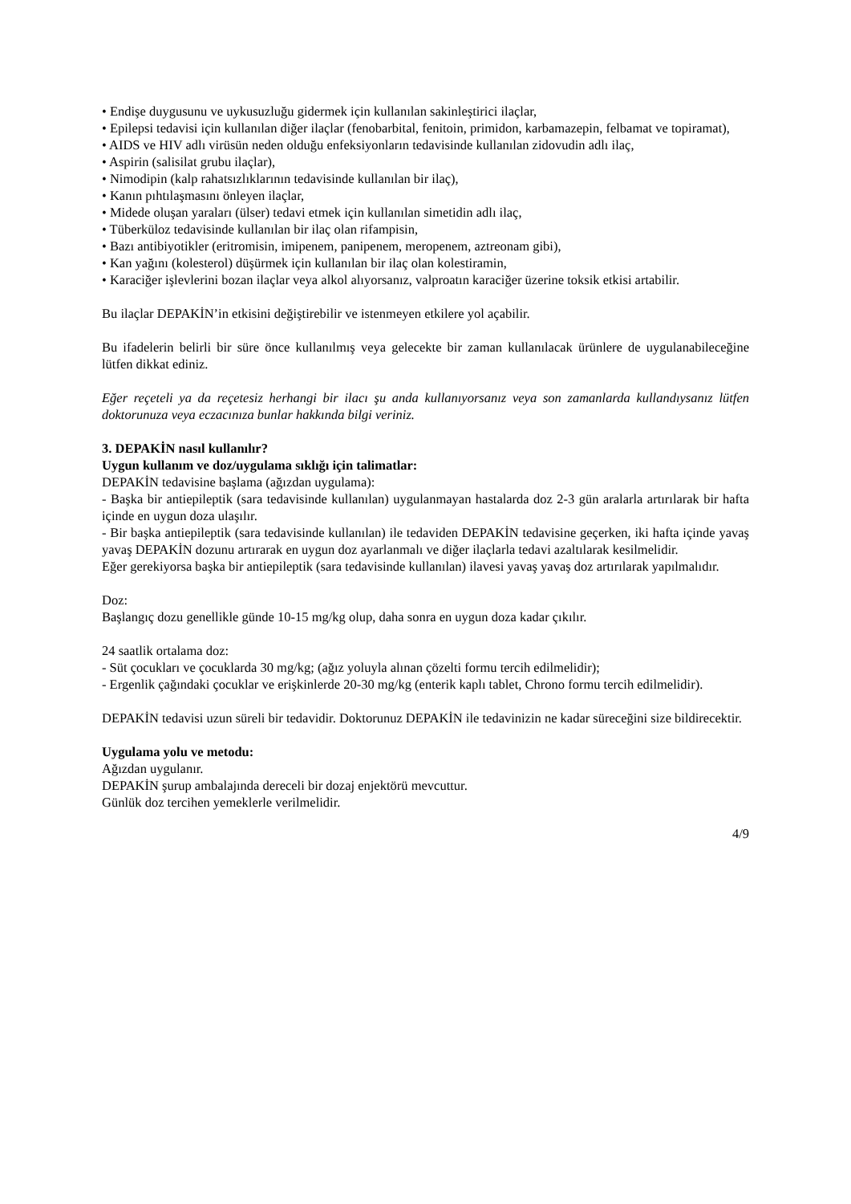• Endişe duygusunu ve uykusuzluğu gidermek için kullanılan sakinleştirici ilaçlar,
• Epilepsi tedavisi için kullanılan diğer ilaçlar (fenobarbital, fenitoin, primidon, karbamazepin, felbamat ve topiramat),
• AIDS ve HIV adlı virüsün neden olduğu enfeksiyonların tedavisinde kullanılan zidovudin adlı ilaç,
• Aspirin (salisilat grubu ilaçlar),
• Nimodipin (kalp rahatsızlıklarının tedavisinde kullanılan bir ilaç),
• Kanın pıhtılaşmasını önleyen ilaçlar,
• Midede oluşan yaraları (ülser) tedavi etmek için kullanılan simetidin adlı ilaç,
• Tüberküloz tedavisinde kullanılan bir ilaç olan rifampisin,
• Bazı antibiyotikler (eritromisin, imipenem, panipenem, meropenem, aztreonam gibi),
• Kan yağını (kolesterol) düşürmek için kullanılan bir ilaç olan kolestiramin,
• Karaciğer işlevlerini bozan ilaçlar veya alkol alıyorsanız, valproatın karaciğer üzerine toksik etkisi artabilir.
Bu ilaçlar DEPAKİN’in etkisini değiştirebilir ve istenmeyen etkilere yol açabilir.
Bu ifadelerin belirli bir süre önce kullanılmış veya gelecekte bir zaman kullanılacak ürünlere de uygulanabileceğine lütfen dikkat ediniz.
Eğer reçeteli ya da reçetesiz herhangi bir ilacı şu anda kullanıyorsanız veya son zamanlarda kullandıysanız lütfen doktorunuza veya eczacınıza bunlar hakkında bilgi veriniz.
3. DEPAKİN nasıl kullanılır?
Uygun kullanım ve doz/uygulama sıklığı için talimatlar:
DEPAKİN tedavisine başlama (ağızdan uygulama):
- Başka bir antiepileptik (sara tedavisinde kullanılan) uygulanmayan hastalarda doz 2-3 gün aralarla artırılarak bir hafta içinde en uygun doza ulaşılır.
- Bir başka antiepileptik (sara tedavisinde kullanılan) ile tedaviden DEPAKİN tedavisine geçerken, iki hafta içinde yavaş yavaş DEPAKİN dozunu artırarak en uygun doz ayarlanmalı ve diğer ilaçlarla tedavi azaltılarak kesilmelidir.
Eğer gerekiyorsa başka bir antiepileptik (sara tedavisinde kullanılan) ilavesi yavaş yavaş doz artırılarak yapılmalıdır.
Doz:
Başlangıç dozu genellikle günde 10-15 mg/kg olup, daha sonra en uygun doza kadar çıkılır.
24 saatlik ortalama doz:
- Süt çocukları ve çocuklarda 30 mg/kg; (ağız yoluyla alınan çözelti formu tercih edilmelidir);
- Ergenlik çağındaki çocuklar ve erişkinlerde 20-30 mg/kg (enterik kaplı tablet, Chrono formu tercih edilmelidir).
DEPAKİN tedavisi uzun süreli bir tedavidir. Doktorunuz DEPAKİN ile tedavinizin ne kadar süreceğini size bildirecektir.
Uygulama yolu ve metodu:
Ağızdan uygulanır.
DEPAKİN şurup ambalajında dereceli bir dozaj enjektörü mevcuttur.
Günlük doz tercihen yemeklerle verilmelidir.
4/9